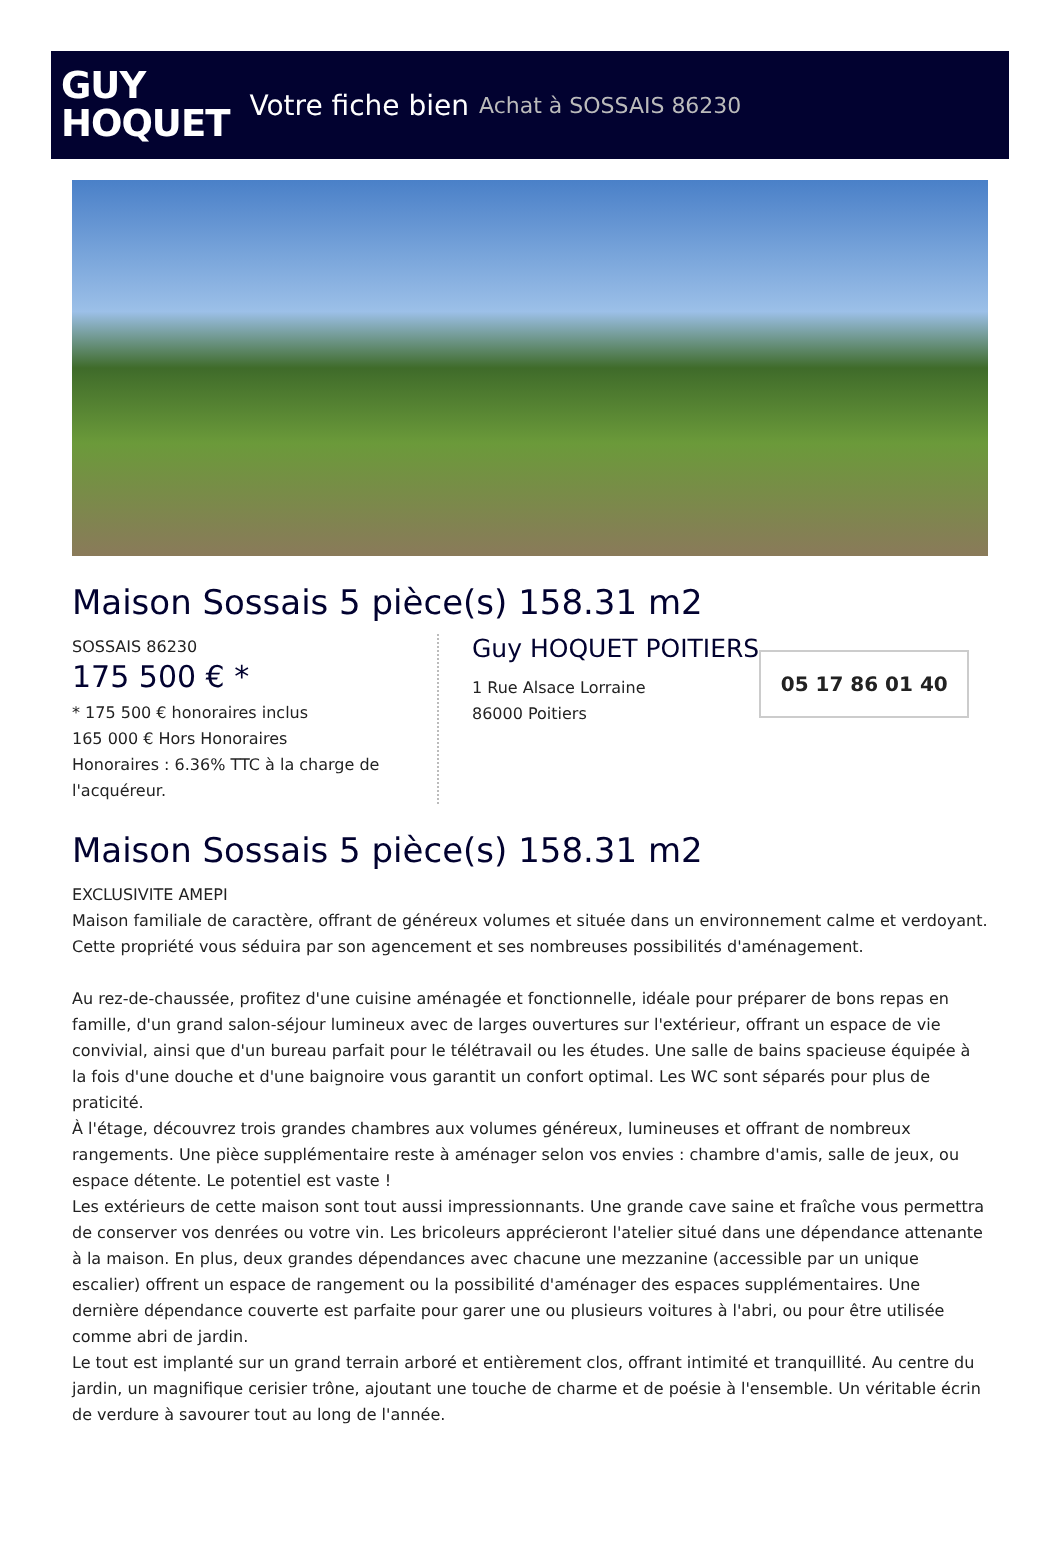GUY
HOQUET
Votre fiche bien Achat à SOSSAIS 86230
Maison Sossais 5 pièce(s) 158.31 m2
SOSSAIS 86230
175 500 € *
* 175 500 € honoraires inclus
165 000 € Hors Honoraires
Honoraires : 6.36% TTC à la charge de l'acquéreur.
Guy HOQUET POITIERS
1 Rue Alsace Lorraine
86000 Poitiers
05 17 86 01 40
Maison Sossais 5 pièce(s) 158.31 m2
EXCLUSIVITE AMEPI
Maison familiale de caractère, offrant de généreux volumes et située dans un environnement calme et verdoyant. Cette propriété vous séduira par son agencement et ses nombreuses possibilités d'aménagement.
Au rez-de-chaussée, profitez d'une cuisine aménagée et fonctionnelle, idéale pour préparer de bons repas en famille, d'un grand salon-séjour lumineux avec de larges ouvertures sur l'extérieur, offrant un espace de vie convivial, ainsi que d'un bureau parfait pour le télétravail ou les études. Une salle de bains spacieuse équipée à la fois d'une douche et d'une baignoire vous garantit un confort optimal. Les WC sont séparés pour plus de praticité.
À l'étage, découvrez trois grandes chambres aux volumes généreux, lumineuses et offrant de nombreux rangements. Une pièce supplémentaire reste à aménager selon vos envies : chambre d'amis, salle de jeux, ou espace détente. Le potentiel est vaste !
Les extérieurs de cette maison sont tout aussi impressionnants. Une grande cave saine et fraîche vous permettra de conserver vos denrées ou votre vin. Les bricoleurs apprécieront l'atelier situé dans une dépendance attenante à la maison. En plus, deux grandes dépendances avec chacune une mezzanine (accessible par un unique escalier) offrent un espace de rangement ou la possibilité d'aménager des espaces supplémentaires. Une dernière dépendance couverte est parfaite pour garer une ou plusieurs voitures à l'abri, ou pour être utilisée comme abri de jardin.
Le tout est implanté sur un grand terrain arboré et entièrement clos, offrant intimité et tranquillité. Au centre du jardin, un magnifique cerisier trône, ajoutant une touche de charme et de poésie à l'ensemble. Un véritable écrin de verdure à savourer tout au long de l'année.